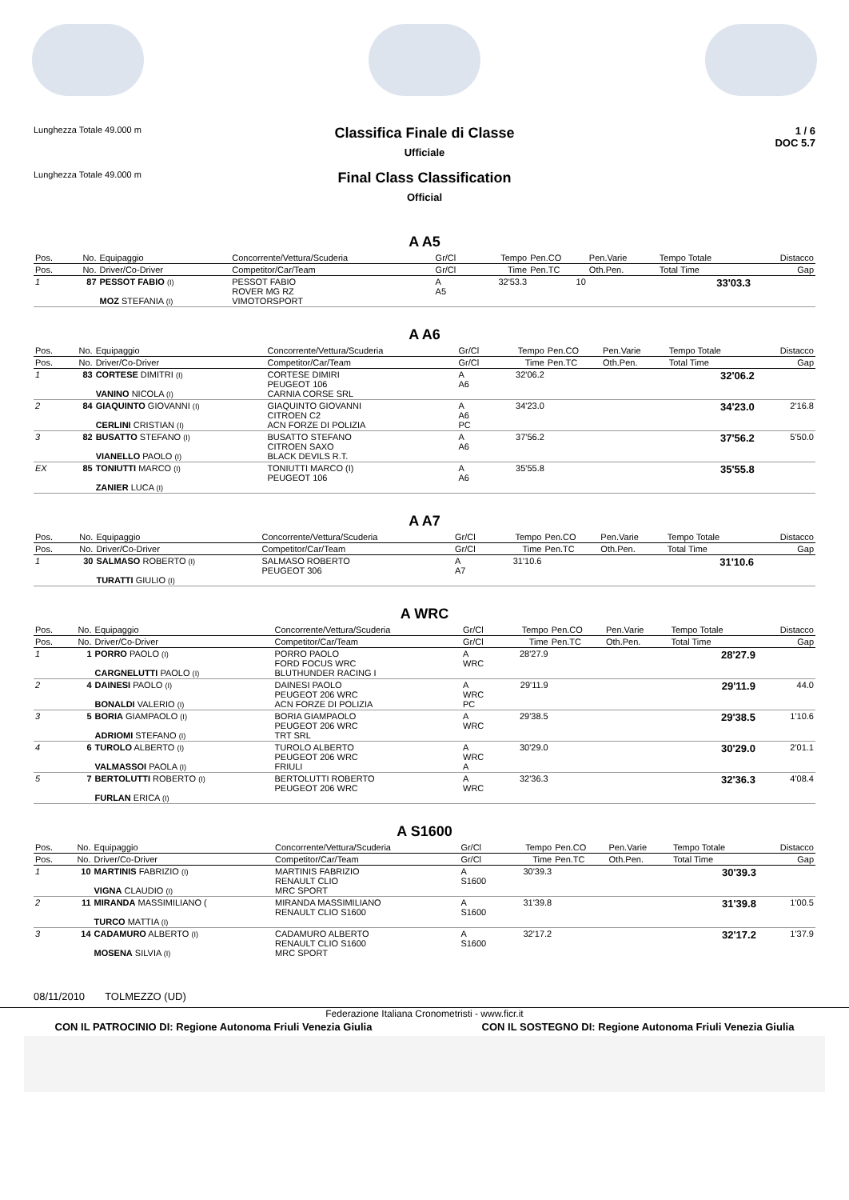Lunghezza Totale 49.000 m
Classifica Finale di Classe
Ufficiale
1 / 6
DOC 5.7
Lunghezza Totale 49.000 m
Final Class Classification
Official
A A5
| Pos. | No. | Equipaggio | Concorrente/Vettura/Scuderia | Gr/Cl | Tempo | Pen.CO | Pen.Varie | Tempo Totale | Distacco |
| --- | --- | --- | --- | --- | --- | --- | --- | --- | --- |
| Pos. | No. | Driver/Co-Driver | Competitor/Car/Team | Gr/Cl | Time | Pen.TC | Oth.Pen. | Total Time | Gap |
| 1 | 87 | PESSOT FABIO (I) MOZ STEFANIA (I) | PESSOT FABIO ROVER MG RZ VIMOTORSPORT | A A5 | 32'53.3 | 10 | | 33'03.3 | |
A A6
| Pos. | No. | Equipaggio | Concorrente/Vettura/Scuderia | Gr/Cl | Tempo | Pen.CO | Pen.Varie | Tempo Totale | Distacco |
| --- | --- | --- | --- | --- | --- | --- | --- | --- | --- |
| Pos. | No. | Driver/Co-Driver | Competitor/Car/Team | Gr/Cl | Time | Pen.TC | Oth.Pen. | Total Time | Gap |
| 1 | 83 | CORTESE DIMITRI (I) VANINO NICOLA (I) | CORTESE DIMIRI PEUGEOT 106 CARNIA CORSE SRL | A A6 | 32'06.2 | | | 32'06.2 | |
| 2 | 84 | GIAQUINTO GIOVANNI (I) CERLINI CRISTIAN (I) | GIAQUINTO GIOVANNI CITROEN C2 ACN FORZE DI POLIZIA | A A6 PC | 34'23.0 | | | 34'23.0 | 2'16.8 |
| 3 | 82 | BUSATTO STEFANO (I) VIANELLO PAOLO (I) | BUSATTO STEFANO CITROEN SAXO BLACK DEVILS R.T. | A A6 | 37'56.2 | | | 37'56.2 | 5'50.0 |
| EX | 85 | TONIUTTI MARCO (I) ZANIER LUCA (I) | TONIUTTI MARCO (I) PEUGEOT 106 | A A6 | 35'55.8 | | | 35'55.8 | |
A A7
| Pos. | No. | Equipaggio | Concorrente/Vettura/Scuderia | Gr/Cl | Tempo | Pen.CO | Pen.Varie | Tempo Totale | Distacco |
| --- | --- | --- | --- | --- | --- | --- | --- | --- | --- |
| Pos. | No. | Driver/Co-Driver | Competitor/Car/Team | Gr/Cl | Time | Pen.TC | Oth.Pen. | Total Time | Gap |
| 1 | 30 | SALMASO ROBERTO (I) TURATTI GIULIO (I) | SALMASO ROBERTO PEUGEOT 306 | A A7 | 31'10.6 | | | 31'10.6 | |
A WRC
| Pos. | No. | Equipaggio | Concorrente/Vettura/Scuderia | Gr/Cl | Tempo | Pen.CO | Pen.Varie | Tempo Totale | Distacco |
| --- | --- | --- | --- | --- | --- | --- | --- | --- | --- |
| Pos. | No. | Driver/Co-Driver | Competitor/Car/Team | Gr/Cl | Time | Pen.TC | Oth.Pen. | Total Time | Gap |
| 1 | 1 | PORRO PAOLO (I) CARGNELUTTI PAOLO (I) | PORRO PAOLO FORD FOCUS WRC BLUTHUNDER RACING I | A WRC | 28'27.9 | | | 28'27.9 | |
| 2 | 4 | DAINESI PAOLO (I) BONALDI VALERIO (I) | DAINESI PAOLO PEUGEOT 206 WRC ACN FORZE DI POLIZIA | A WRC PC | 29'11.9 | | | 29'11.9 | 44.0 |
| 3 | 5 | BORIA GIAMPAOLO (I) ADRIOMI STEFANO (I) | BORIA GIAMPAOLO PEUGEOT 206 WRC TRT SRL | A WRC | 29'38.5 | | | 29'38.5 | 1'10.6 |
| 4 | 6 | TUROLO ALBERTO (I) VALMASSOI PAOLA (I) | TUROLO ALBERTO PEUGEOT 206 WRC FRIULI | A WRC A | 30'29.0 | | | 30'29.0 | 2'01.1 |
| 5 | 7 | BERTOLUTTI ROBERTO (I) FURLAN ERICA (I) | BERTOLUTTI ROBERTO PEUGEOT 206 WRC | A WRC | 32'36.3 | | | 32'36.3 | 4'08.4 |
A S1600
| Pos. | No. | Equipaggio | Concorrente/Vettura/Scuderia | Gr/Cl | Tempo | Pen.CO | Pen.Varie | Tempo Totale | Distacco |
| --- | --- | --- | --- | --- | --- | --- | --- | --- | --- |
| Pos. | No. | Driver/Co-Driver | Competitor/Car/Team | Gr/Cl | Time | Pen.TC | Oth.Pen. | Total Time | Gap |
| 1 | 10 | MARTINIS FABRIZIO (I) VIGNA CLAUDIO (I) | MARTINIS FABRIZIO RENAULT CLIO MRC SPORT | A S1600 | 30'39.3 | | | 30'39.3 | |
| 2 | 11 | MIRANDA MASSIMILIANO ( TURCO MATTIA (I) | MIRANDA MASSIMILIANO RENAULT CLIO S1600 | A S1600 | 31'39.8 | | | 31'39.8 | 1'00.5 |
| 3 | 14 | CADAMURO ALBERTO (I) MOSENA SILVIA (I) | CADAMURO ALBERTO RENAULT CLIO S1600 MRC SPORT | A S1600 | 32'17.2 | | | 32'17.2 | 1'37.9 |
08/11/2010 TOLMEZZO (UD)
Federazione Italiana Cronometristi - www.ficr.it
CON IL PATROCINIO DI: Regione Autonoma Friuli Venezia Giulia CON IL SOSTEGNO DI: Regione Autonoma Friuli Venezia Giulia